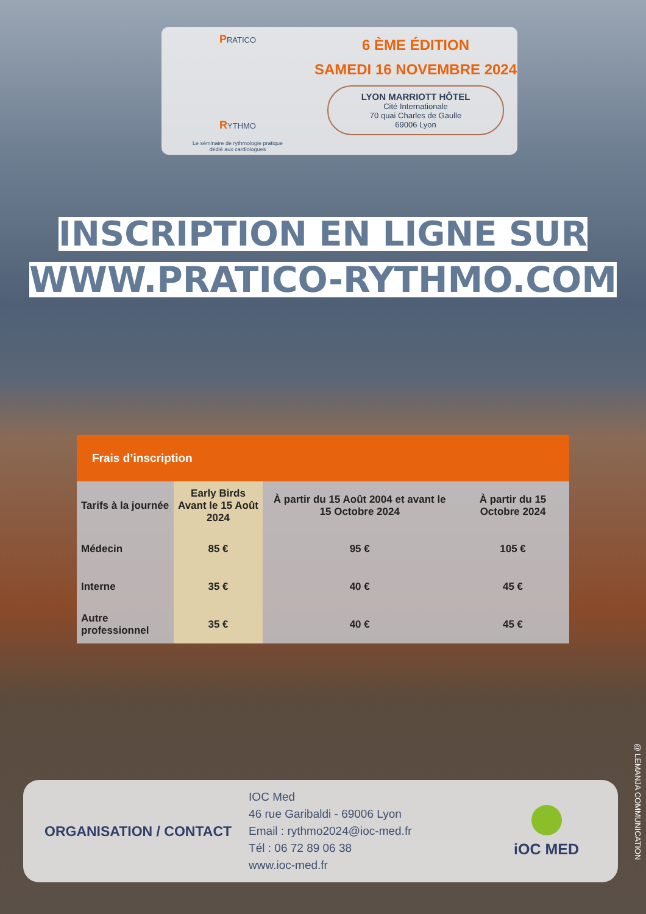PRATICO
RYTHMO
Le séminaire de rythmologie pratique
dédié aux cardiologues
6 ÈME ÉDITION
SAMEDI 16 NOVEMBRE 2024
LYON MARRIOTT HÔTEL
Cité Internationale
70 quai Charles de Gaulle
69006 Lyon
INSCRIPTION EN LIGNE SUR
WWW.PRATICO-RYTHMO.COM
Frais d’inscription
| Tarifs à la journée | Early Birds Avant le 15 Août 2024 | À partir du 15 Août 2004 et avant le 15 Octobre 2024 | À partir du 15 Octobre 2024 |
| --- | --- | --- | --- |
| Médecin | 85 € | 95 € | 105 € |
| Interne | 35 € | 40 € | 45 € |
| Autre professionnel | 35 € | 40 € | 45 € |
ORGANISATION / CONTACT
IOC Med
46 rue Garibaldi - 69006 Lyon
Email : rythmo2024@ioc-med.fr
Tél : 06 72 89 06 38
www.ioc-med.fr
iOC MED
@ LEMANJA COMMUNICATION